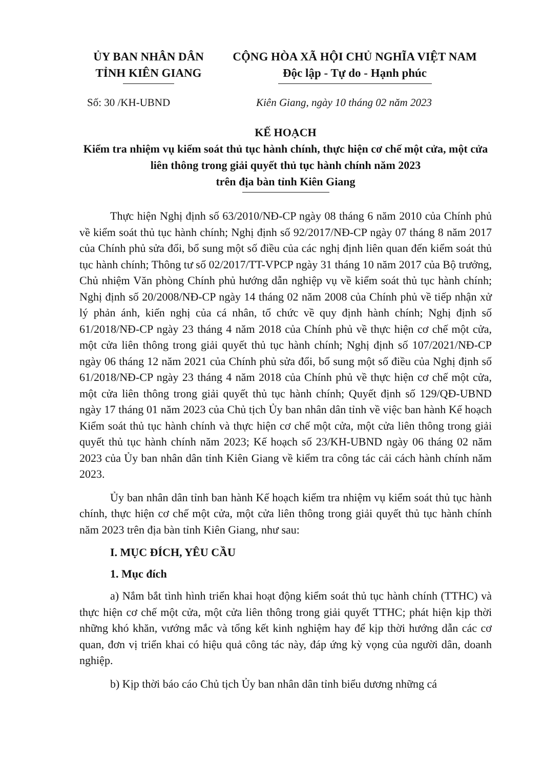ỦY BAN NHÂN DÂN
TỈNH KIÊN GIANG
CỘNG HÒA XÃ HỘI CHỦ NGHĨA VIỆT NAM
Độc lập - Tự do - Hạnh phúc
Số: 30 /KH-UBND Kiên Giang, ngày 10 tháng 02 năm 2023
KẾ HOẠCH
Kiểm tra nhiệm vụ kiểm soát thủ tục hành chính, thực hiện cơ chế một cửa, một cửa liên thông trong giải quyết thủ tục hành chính năm 2023
trên địa bàn tỉnh Kiên Giang
Thực hiện Nghị định số 63/2010/NĐ-CP ngày 08 tháng 6 năm 2010 của Chính phủ về kiểm soát thủ tục hành chính; Nghị định số 92/2017/NĐ-CP ngày 07 tháng 8 năm 2017 của Chính phủ sửa đổi, bổ sung một số điều của các nghị định liên quan đến kiểm soát thủ tục hành chính; Thông tư số 02/2017/TT-VPCP ngày 31 tháng 10 năm 2017 của Bộ trưởng, Chủ nhiệm Văn phòng Chính phủ hướng dẫn nghiệp vụ về kiểm soát thủ tục hành chính; Nghị định số 20/2008/NĐ-CP ngày 14 tháng 02 năm 2008 của Chính phủ về tiếp nhận xử lý phản ánh, kiến nghị của cá nhân, tổ chức về quy định hành chính; Nghị định số 61/2018/NĐ-CP ngày 23 tháng 4 năm 2018 của Chính phủ về thực hiện cơ chế một cửa, một cửa liên thông trong giải quyết thủ tục hành chính; Nghị định số 107/2021/NĐ-CP ngày 06 tháng 12 năm 2021 của Chính phủ sửa đổi, bổ sung một số điều của Nghị định số 61/2018/NĐ-CP ngày 23 tháng 4 năm 2018 của Chính phủ về thực hiện cơ chế một cửa, một cửa liên thông trong giải quyết thủ tục hành chính; Quyết định số 129/QĐ-UBND ngày 17 tháng 01 năm 2023 của Chủ tịch Ủy ban nhân dân tỉnh về việc ban hành Kế hoạch Kiểm soát thủ tục hành chính và thực hiện cơ chế một cửa, một cửa liên thông trong giải quyết thủ tục hành chính năm 2023; Kế hoạch số 23/KH-UBND ngày 06 tháng 02 năm 2023 của Ủy ban nhân dân tỉnh Kiên Giang về kiểm tra công tác cải cách hành chính năm 2023.
Ủy ban nhân dân tỉnh ban hành Kế hoạch kiểm tra nhiệm vụ kiểm soát thủ tục hành chính, thực hiện cơ chế một cửa, một cửa liên thông trong giải quyết thủ tục hành chính năm 2023 trên địa bàn tỉnh Kiên Giang, như sau:
I. MỤC ĐÍCH, YÊU CẦU
1. Mục đích
a) Nắm bắt tình hình triển khai hoạt động kiểm soát thủ tục hành chính (TTHC) và thực hiện cơ chế một cửa, một cửa liên thông trong giải quyết TTHC; phát hiện kịp thời những khó khăn, vướng mắc và tổng kết kinh nghiệm hay để kịp thời hướng dẫn các cơ quan, đơn vị triển khai có hiệu quả công tác này, đáp ứng kỳ vọng của người dân, doanh nghiệp.
b) Kịp thời báo cáo Chủ tịch Ủy ban nhân dân tỉnh biểu dương những cá